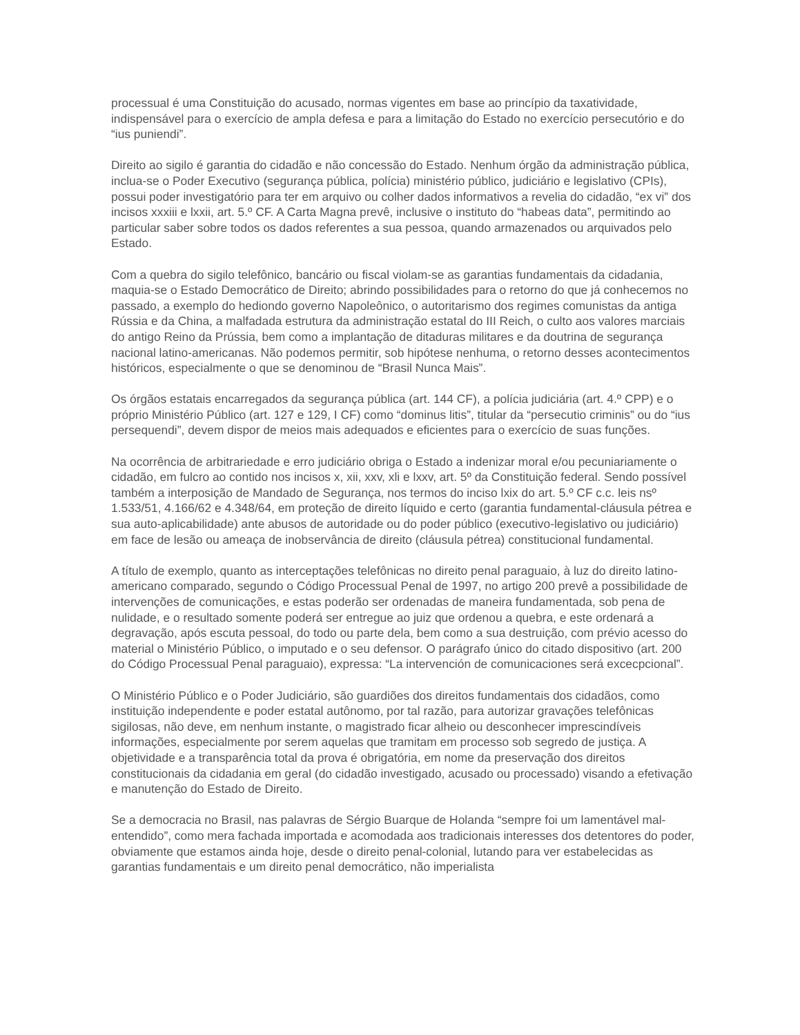processual é uma Constituição do acusado, normas vigentes em base ao princípio da taxatividade, indispensável para o exercício de ampla defesa e para a limitação do Estado no exercício persecutório e do “ius puniendi”.
Direito ao sigilo é garantia do cidadão e não concessão do Estado. Nenhum órgão da administração pública, inclua-se o Poder Executivo (segurança pública, polícia) ministério público, judiciário e legislativo (CPIs), possui poder investigatório para ter em arquivo ou colher dados informativos a revelia do cidadão, “ex vi” dos incisos xxxiii e lxxii, art. 5.º CF. A Carta Magna prevê, inclusive o instituto do “habeas data”, permitindo ao particular saber sobre todos os dados referentes a sua pessoa, quando armazenados ou arquivados pelo Estado.
Com a quebra do sigilo telefônico, bancário ou fiscal violam-se as garantias fundamentais da cidadania, maquia-se o Estado Democrático de Direito; abrindo possibilidades para o retorno do que já conhecemos no passado, a exemplo do hediondo governo Napoleônico, o autoritarismo dos regimes comunistas da antiga Rússia e da China, a malfadada estrutura da administração estatal do III Reich, o culto aos valores marciais do antigo Reino da Prússia, bem como a implantação de ditaduras militares e da doutrina de segurança nacional latino-americanas. Não podemos permitir, sob hipótese nenhuma, o retorno desses acontecimentos históricos, especialmente o que se denominou de “Brasil Nunca Mais”.
Os órgãos estatais encarregados da segurança pública (art. 144 CF), a polícia judiciária (art. 4.º CPP) e o próprio Ministério Público (art. 127 e 129, I CF) como “dominus litis”, titular da “persecutio criminis” ou do “ius persequendi”, devem dispor de meios mais adequados e eficientes para o exercício de suas funções.
Na ocorrência de arbitrariedade e erro judiciário obriga o Estado a indenizar moral e/ou pecuniariamente o cidadão, em fulcro ao contido nos incisos x, xii, xxv, xli e lxxv, art. 5º da Constituição federal. Sendo possível também a interposição de Mandado de Segurança, nos termos do inciso lxix do art. 5.º CF c.c. leis nsº 1.533/51, 4.166/62 e 4.348/64, em proteção de direito líquido e certo (garantia fundamental-cláusula pétrea e sua auto-aplicabilidade) ante abusos de autoridade ou do poder público (executivo-legislativo ou judiciário) em face de lesão ou ameaça de inobservância de direito (cláusula pétrea) constitucional fundamental.
A título de exemplo, quanto as interceptações telefônicas no direito penal paraguaio, à luz do direito latino-americano comparado, segundo o Código Processual Penal de 1997, no artigo 200 prevê a possibilidade de intervenções de comunicações, e estas poderão ser ordenadas de maneira fundamentada, sob pena de nulidade, e o resultado somente poderá ser entregue ao juiz que ordenou a quebra, e este ordenará a degravação, após escuta pessoal, do todo ou parte dela, bem como a sua destruição, com prévio acesso do material o Ministério Público, o imputado e o seu defensor. O parágrafo único do citado dispositivo (art. 200 do Código Processual Penal paraguaio), expressa: “La intervención de comunicaciones será excecpcional”.
O Ministério Público e o Poder Judiciário, são guardiões dos direitos fundamentais dos cidadãos, como instituição independente e poder estatal autônomo, por tal razão, para autorizar gravações telefônicas sigilosas, não deve, em nenhum instante, o magistrado ficar alheio ou desconhecer imprescindíveis informações, especialmente por serem aquelas que tramitam em processo sob segredo de justiça. A objetividade e a transparência total da prova é obrigatória, em nome da preservação dos direitos constitucionais da cidadania em geral (do cidadão investigado, acusado ou processado) visando a efetivação e manutenção do Estado de Direito.
Se a democracia no Brasil, nas palavras de Sérgio Buarque de Holanda “sempre foi um lamentável mal-entendido”, como mera fachada importada e acomodada aos tradicionais interesses dos detentores do poder, obviamente que estamos ainda hoje, desde o direito penal-colonial, lutando para ver estabelecidas as garantias fundamentais e um direito penal democrático, não imperialista